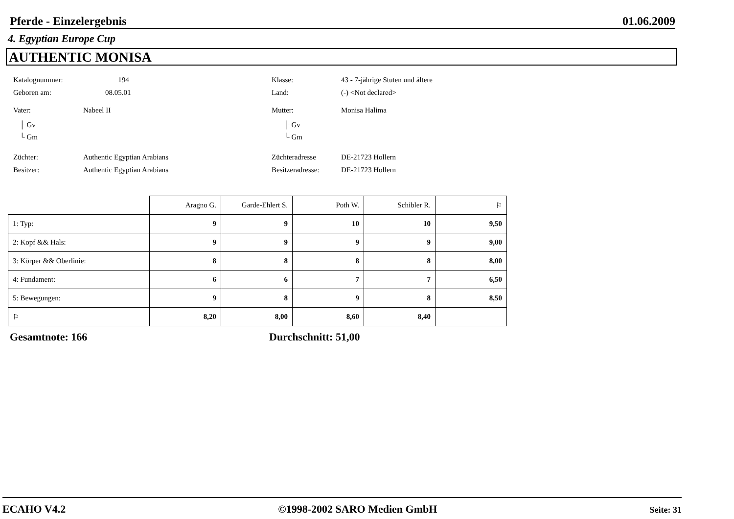Pferde - Einzelergebnis 01.06.2009
4. Egyptian Europe Cup
AUTHENTIC MONISA
Katalognummer: 194 Klasse: 43 - 7-jährige Stuten und ältere
Geboren am: 08.05.01 Land: (-) <Not declared>
Vater: Nabeel II Mutter: Monisa Halima
├ Gv
└ Gm
├ Gv
└ Gm
Züchter: Authentic Egyptian Arabians Züchteradresse DE-21723 Hollern
Besitzer: Authentic Egyptian Arabians Besitzeradresse: DE-21723 Hollern
| | Aragno G. | Garde-Ehlert S. | Poth W. | Schibler R. | ⚐ |
| --- | --- | --- | --- | --- | --- |
| 1: Typ: | 9 | 9 | 10 | 10 | 9,50 |
| 2: Kopf && Hals: | 9 | 9 | 9 | 9 | 9,00 |
| 3: Körper && Oberlinie: | 8 | 8 | 8 | 8 | 8,00 |
| 4: Fundament: | 6 | 6 | 7 | 7 | 6,50 |
| 5: Bewegungen: | 9 | 8 | 9 | 8 | 8,50 |
| ⚐ | 8,20 | 8,00 | 8,60 | 8,40 | |
Gesamtnote: 166 Durchschnitt: 51,00
ECAHO V4.2 ©1998-2002 SARO Medien GmbH Seite: 31